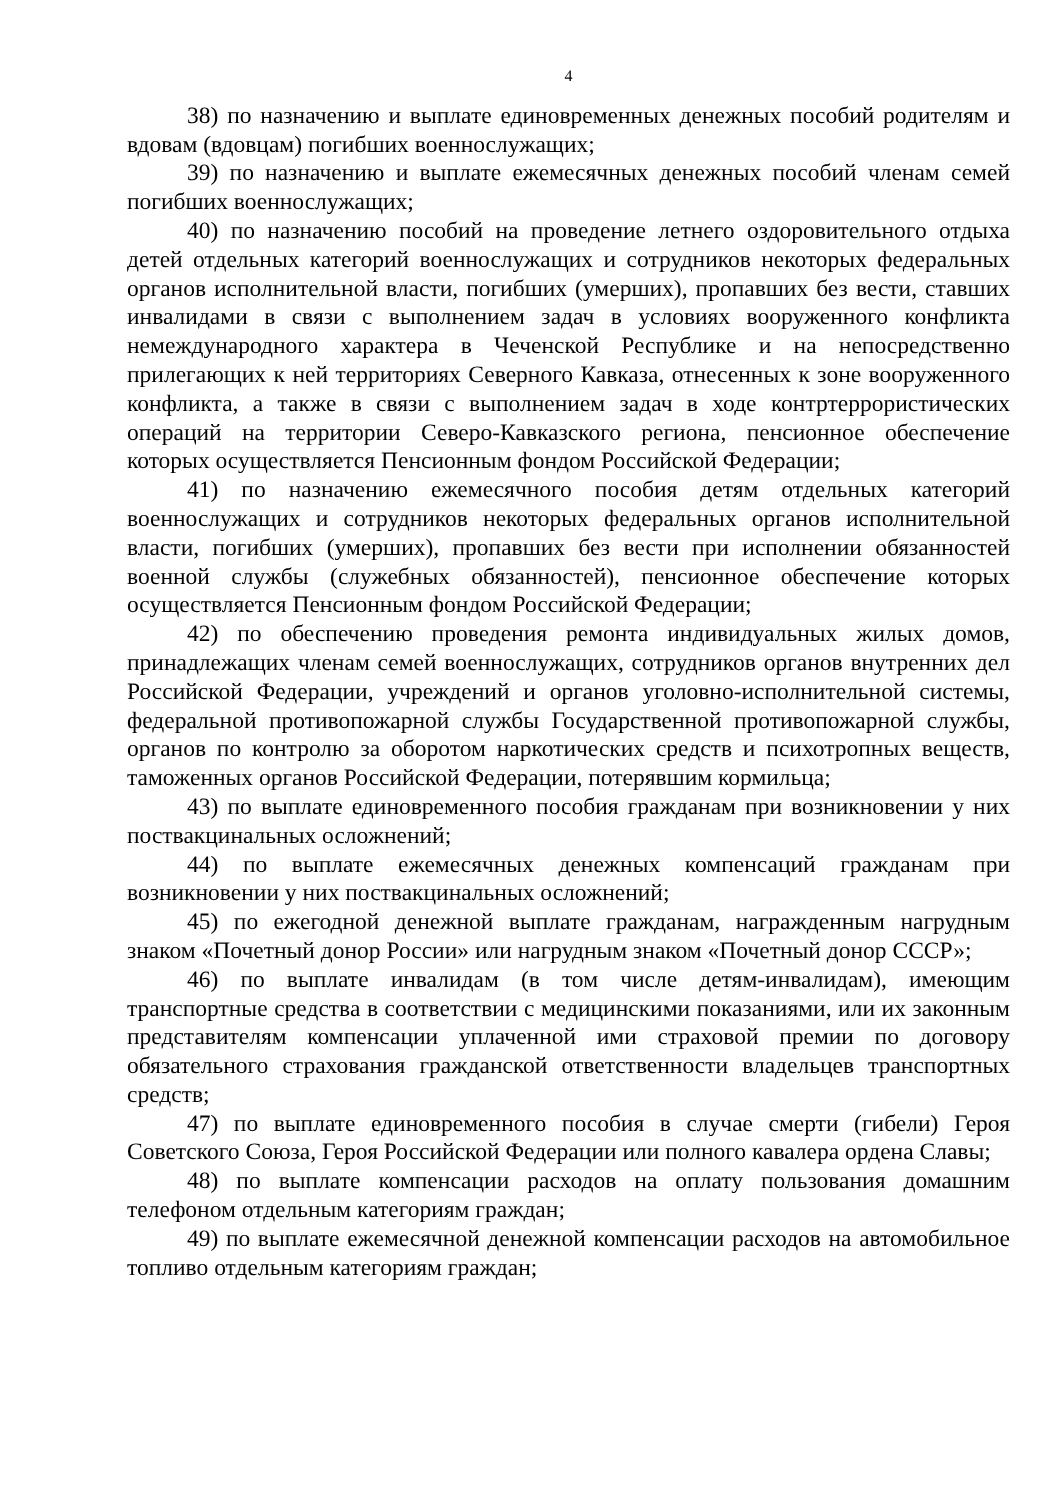4
38) по назначению и выплате единовременных денежных пособий родителям и вдовам (вдовцам) погибших военнослужащих;
39) по назначению и выплате ежемесячных денежных пособий членам семей погибших военнослужащих;
40) по назначению пособий на проведение летнего оздоровительного отдыха детей отдельных категорий военнослужащих и сотрудников некоторых федеральных органов исполнительной власти, погибших (умерших), пропавших без вести, ставших инвалидами в связи с выполнением задач в условиях вооруженного конфликта немеждународного характера в Чеченской Республике и на непосредственно прилегающих к ней территориях Северного Кавказа, отнесенных к зоне вооруженного конфликта, а также в связи с выполнением задач в ходе контртеррористических операций на территории Северо-Кавказского региона, пенсионное обеспечение которых осуществляется Пенсионным фондом Российской Федерации;
41) по назначению ежемесячного пособия детям отдельных категорий военнослужащих и сотрудников некоторых федеральных органов исполнительной власти, погибших (умерших), пропавших без вести при исполнении обязанностей военной службы (служебных обязанностей), пенсионное обеспечение которых осуществляется Пенсионным фондом Российской Федерации;
42) по обеспечению проведения ремонта индивидуальных жилых домов, принадлежащих членам семей военнослужащих, сотрудников органов внутренних дел Российской Федерации, учреждений и органов уголовно-исполнительной системы, федеральной противопожарной службы Государственной противопожарной службы, органов по контролю за оборотом наркотических средств и психотропных веществ, таможенных органов Российской Федерации, потерявшим кормильца;
43) по выплате единовременного пособия гражданам при возникновении у них поствакцинальных осложнений;
44) по выплате ежемесячных денежных компенсаций гражданам при возникновении у них поствакцинальных осложнений;
45) по ежегодной денежной выплате гражданам, награжденным нагрудным знаком «Почетный донор России» или нагрудным знаком «Почетный донор СССР»;
46) по выплате инвалидам (в том числе детям-инвалидам), имеющим транспортные средства в соответствии с медицинскими показаниями, или их законным представителям компенсации уплаченной ими страховой премии по договору обязательного страхования гражданской ответственности владельцев транспортных средств;
47) по выплате единовременного пособия в случае смерти (гибели) Героя Советского Союза, Героя Российской Федерации или полного кавалера ордена Славы;
48) по выплате компенсации расходов на оплату пользования домашним телефоном отдельным категориям граждан;
49) по выплате ежемесячной денежной компенсации расходов на автомобильное топливо отдельным категориям граждан;